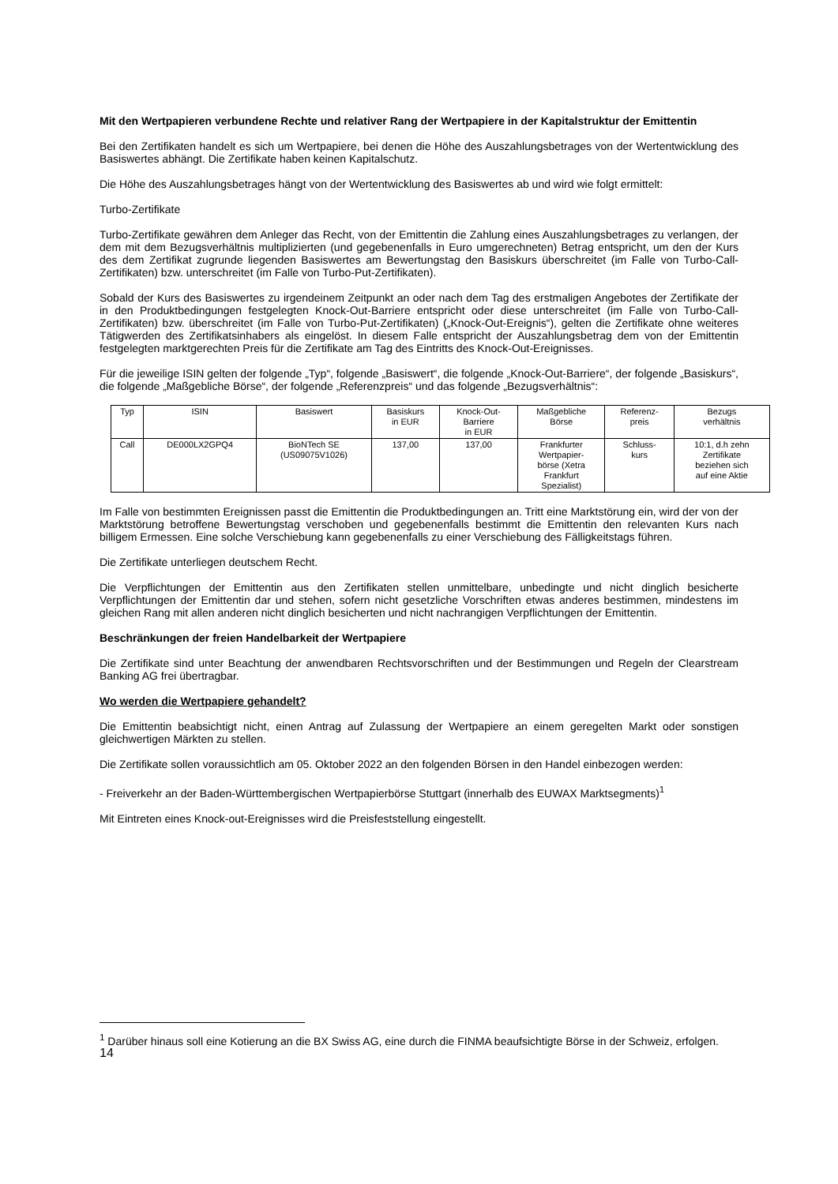Mit den Wertpapieren verbundene Rechte und relativer Rang der Wertpapiere in der Kapitalstruktur der Emittentin
Bei den Zertifikaten handelt es sich um Wertpapiere, bei denen die Höhe des Auszahlungsbetrages von der Wertentwicklung des Basiswertes abhängt. Die Zertifikate haben keinen Kapitalschutz.
Die Höhe des Auszahlungsbetrages hängt von der Wertentwicklung des Basiswertes ab und wird wie folgt ermittelt:
Turbo-Zertifikate
Turbo-Zertifikate gewähren dem Anleger das Recht, von der Emittentin die Zahlung eines Auszahlungsbetrages zu verlangen, der dem mit dem Bezugsverhältnis multiplizierten (und gegebenenfalls in Euro umgerechneten) Betrag entspricht, um den der Kurs des dem Zertifikat zugrunde liegenden Basiswertes am Bewertungstag den Basiskurs überschreitet (im Falle von Turbo-Call-Zertifikaten) bzw. unterschreitet (im Falle von Turbo-Put-Zertifikaten).
Sobald der Kurs des Basiswertes zu irgendeinem Zeitpunkt an oder nach dem Tag des erstmaligen Angebotes der Zertifikate der in den Produktbedingungen festgelegten Knock-Out-Barriere entspricht oder diese unterschreitet (im Falle von Turbo-Call-Zertifikaten) bzw. überschreitet (im Falle von Turbo-Put-Zertifikaten) („Knock-Out-Ereignis“), gelten die Zertifikate ohne weiteres Tätigwerden des Zertifikatsinhabers als eingelöst. In diesem Falle entspricht der Auszahlungsbetrag dem von der Emittentin festgelegten marktgerechten Preis für die Zertifikate am Tag des Eintritts des Knock-Out-Ereignisses.
Für die jeweilige ISIN gelten der folgende „Typ“, folgende „Basiswert“, die folgende „Knock-Out-Barriere“, der folgende „Basiskurs“, die folgende „Maßgebliche Börse“, der folgende „Referenzpreis“ und das folgende „Bezugsverhältnis“:
| Typ | ISIN | Basiswert | Basiskurs in EUR | Knock-Out- Barriere in EUR | Maßgebliche Börse | Referenz- preis | Bezugs verhältnis |
| Call | DE000LX2GPQ4 | BioNTech SE (US09075V1026) | 137,00 | 137,00 | Frankfurter Wertpapier- börse (Xetra Frankfurt Spezialist) | Schluss- kurs | 10:1, d.h zehn Zertifikate beziehen sich auf eine Aktie |
Im Falle von bestimmten Ereignissen passt die Emittentin die Produktbedingungen an. Tritt eine Marktstörung ein, wird der von der Marktstörung betroffene Bewertungstag verschoben und gegebenenfalls bestimmt die Emittentin den relevanten Kurs nach billigem Ermessen. Eine solche Verschiebung kann gegebenenfalls zu einer Verschiebung des Fälligkeitstags führen.
Die Zertifikate unterliegen deutschem Recht.
Die Verpflichtungen der Emittentin aus den Zertifikaten stellen unmittelbare, unbedingte und nicht dinglich besicherte Verpflichtungen der Emittentin dar und stehen, sofern nicht gesetzliche Vorschriften etwas anderes bestimmen, mindestens im gleichen Rang mit allen anderen nicht dinglich besicherten und nicht nachrangigen Verpflichtungen der Emittentin.
Beschränkungen der freien Handelbarkeit der Wertpapiere
Die Zertifikate sind unter Beachtung der anwendbaren Rechtsvorschriften und der Bestimmungen und Regeln der Clearstream Banking AG frei übertragbar.
Wo werden die Wertpapiere gehandelt?
Die Emittentin beabsichtigt nicht, einen Antrag auf Zulassung der Wertpapiere an einem geregelten Markt oder sonstigen gleichwertigen Märkten zu stellen.
Die Zertifikate sollen voraussichtlich am 05. Oktober 2022 an den folgenden Börsen in den Handel einbezogen werden:
- Freiverkehr an der Baden-Württembergischen Wertpapierbörse Stuttgart (innerhalb des EUWAX Marktsegments)<sup>1</sup>
Mit Eintreten eines Knock-out-Ereignisses wird die Preisfeststellung eingestellt.
<sup>1</sup> Darüber hinaus soll eine Kotierung an die BX Swiss AG, eine durch die FINMA beaufsichtigte Börse in der Schweiz, erfolgen.
14